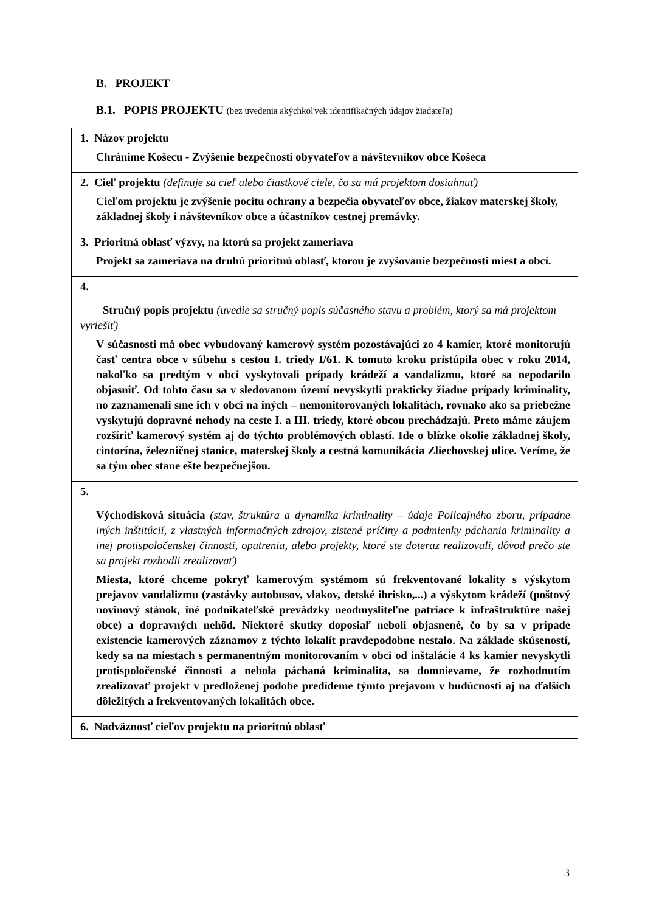B. PROJEKT
B.1. POPIS PROJEKTU (bez uvedenia akýchkoľvek identifikačných údajov žiadateľa)
| 1. Názov projektu Chránime Košecu - Zvýšenie bezpečnosti obyvateľov a návštevníkov obce Košeca |
| 2. Cieľ projektu (definuje sa cieľ alebo čiastkové ciele, čo sa má projektom dosiahnuť) Cieľom projektu je zvýšenie pocitu ochrany a bezpečia obyvateľov obce, žiakov materskej školy, základnej školy i návštevníkov obce a účastníkov cestnej premávky. |
| 3. Prioritná oblasť výzvy, na ktorú sa projekt zameriava Projekt sa zameriava na druhú prioritnú oblasť, ktorou je zvyšovanie bezpečnosti miest a obcí. |
| 4. Stručný popis projektu (uvedie sa stručný popis súčasného stavu a problém, ktorý sa má projektom vyriešiť) V súčasnosti má obec vybudovaný kamerový systém pozostávajúci zo 4 kamier, ktoré monitorujú časť centra obce v súbehu s cestou I. triedy I/61. K tomuto kroku pristúpila obec v roku 2014, nakoľko sa predtým v obci vyskytovali prípady krádeží a vandalizmu, ktoré sa nepodarilo objasniť. Od tohto času sa v sledovanom území nevyskytli prakticky žiadne prípady kriminality, no zaznamenali sme ich v obci na iných – nemonitorovaných lokalitách, rovnako ako sa priebežne vyskytujú dopravné nehody na ceste I. a III. triedy, ktoré obcou prechádzajú. Preto máme záujem rozšíriť kamerový systém aj do týchto problémových oblastí. Ide o blízke okolie základnej školy, cintorína, železničnej stanice, materskej školy a cestná komunikácia Zliechovskej ulice. Veríme, že sa tým obec stane ešte bezpečnejšou. |
| 5. Východisková situácia (stav, štruktúra a dynamika kriminality – údaje Policajného zboru, prípadne iných inštitúcií, z vlastných informačných zdrojov, zistené príčiny a podmienky páchania kriminality a inej protispoločenskej činnosti, opatrenia, alebo projekty, ktoré ste doteraz realizovali, dôvod prečo ste sa projekt rozhodli zrealizovať) Miesta, ktoré chceme pokryť kamerovým systémom sú frekventované lokality s výskytom prejavov vandalizmu (zastávky autobusov, vlakov, detské ihrisko,...) a výskytom krádeží (poštový novinový stánok, iné podnikateľské prevádzky neodmysliteľne patriace k infraštruktúre našej obce) a dopravných nehôd. Niektoré skutky doposiaľ neboli objasnené, čo by sa v prípade existencie kamerových záznamov z týchto lokalít pravdepodobne nestalo. Na základe skúseností, kedy sa na miestach s permanentným monitorovaním v obci od inštalácie 4 ks kamier nevyskytli protispoločenské činnosti a nebola páchaná kriminalita, sa domnievame, že rozhodnutím zrealizovať projekt v predloženej podobe predídeme týmto prejavom v budúcnosti aj na ďalších dôležitých a frekventovaných lokalitách obce. |
| 6. Nadväznosť cieľov projektu na prioritnú oblasť |
3